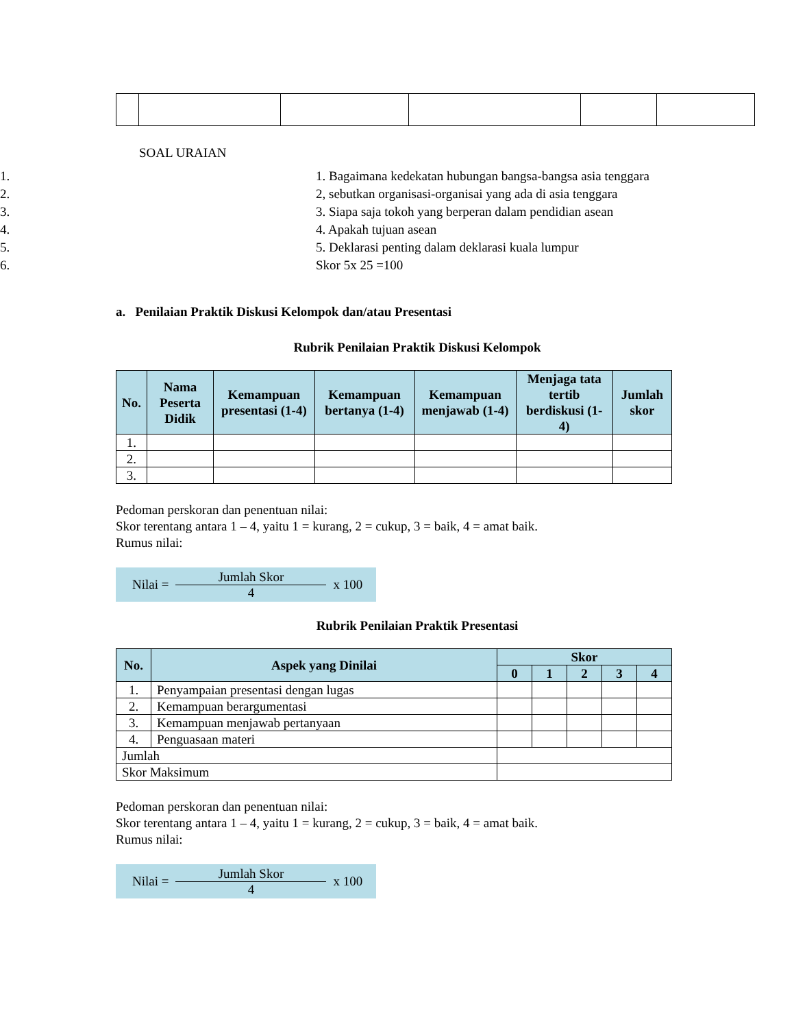SOAL URAIAN
1. 1. Bagaimana kedekatan hubungan bangsa-bangsa asia tenggara
2. 2, sebutkan organisasi-organisai yang ada di asia tenggara
3. 3. Siapa saja tokoh yang berperan dalam pendidian asean
4. 4. Apakah tujuan asean
5. 5. Deklarasi penting dalam deklarasi kuala lumpur
6. Skor 5x 25 =100
a. Penilaian Praktik Diskusi Kelompok dan/atau Presentasi
Rubrik Penilaian Praktik Diskusi Kelompok
| No. | Nama Peserta Didik | Kemampuan presentasi (1-4) | Kemampuan bertanya (1-4) | Kemampuan menjawab (1-4) | Menjaga tata tertib berdiskusi (1-4) | Jumlah skor |
| --- | --- | --- | --- | --- | --- | --- |
| 1. | | | | | | |
| 2. | | | | | | |
| 3. | | | | | | |
Pedoman perskoran dan penentuan nilai:
Skor terentang antara 1 – 4, yaitu 1 = kurang, 2 = cukup, 3 = baik, 4 = amat baik.
Rumus nilai:
Nilai = Jumlah Skor 4 x 100
Rubrik Penilaian Praktik Presentasi
| No. | Aspek yang Dinilai | Skor | | | | |
| --- | --- | --- | --- | --- | --- | --- |
| | | 0 | 1 | 2 | 3 | 4 |
| 1. | Penyampaian presentasi dengan lugas | | | | | |
| 2. | Kemampuan berargumentasi | | | | | |
| 3. | Kemampuan menjawab pertanyaan | | | | | |
| 4. | Penguasaan materi | | | | | |
| Jumlah | | | | | | |
| Skor Maksimum | | | | | | |
Pedoman perskoran dan penentuan nilai:
Skor terentang antara 1 – 4, yaitu 1 = kurang, 2 = cukup, 3 = baik, 4 = amat baik.
Rumus nilai:
Nilai = Jumlah Skor 4 x 100